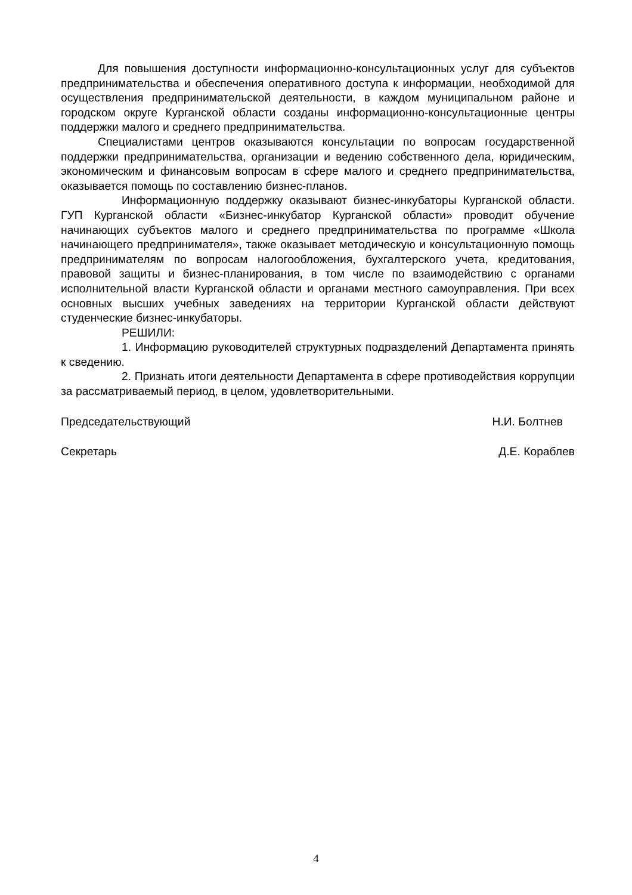Для повышения доступности информационно-консультационных услуг для субъектов предпринимательства и обеспечения оперативного доступа к информации, необходимой для осуществления предпринимательской деятельности, в каждом муниципальном районе и городском округе Курганской области созданы информационно-консультационные центры поддержки малого и среднего предпринимательства.
Специалистами центров оказываются консультации по вопросам государственной поддержки предпринимательства, организации и ведению собственного дела, юридическим, экономическим и финансовым вопросам в сфере малого и среднего предпринимательства, оказывается помощь по составлению бизнес-планов.
Информационную поддержку оказывают бизнес-инкубаторы Курганской области. ГУП Курганской области «Бизнес-инкубатор Курганской области» проводит обучение начинающих субъектов малого и среднего предпринимательства по программе «Школа начинающего предпринимателя», также оказывает методическую и консультационную помощь предпринимателям по вопросам налогообложения, бухгалтерского учета, кредитования, правовой защиты и бизнес-планирования, в том числе по взаимодействию с органами исполнительной власти Курганской области и органами местного самоуправления. При всех основных высших учебных заведениях на территории Курганской области действуют студенческие бизнес-инкубаторы.
РЕШИЛИ:
1. Информацию руководителей структурных подразделений Департамента принять к сведению.
2. Признать итоги деятельности Департамента в сфере противодействия коррупции за рассматриваемый период, в целом, удовлетворительными.
Председательствующий Н.И. Болтнев
Секретарь Д.Е. Кораблев
4